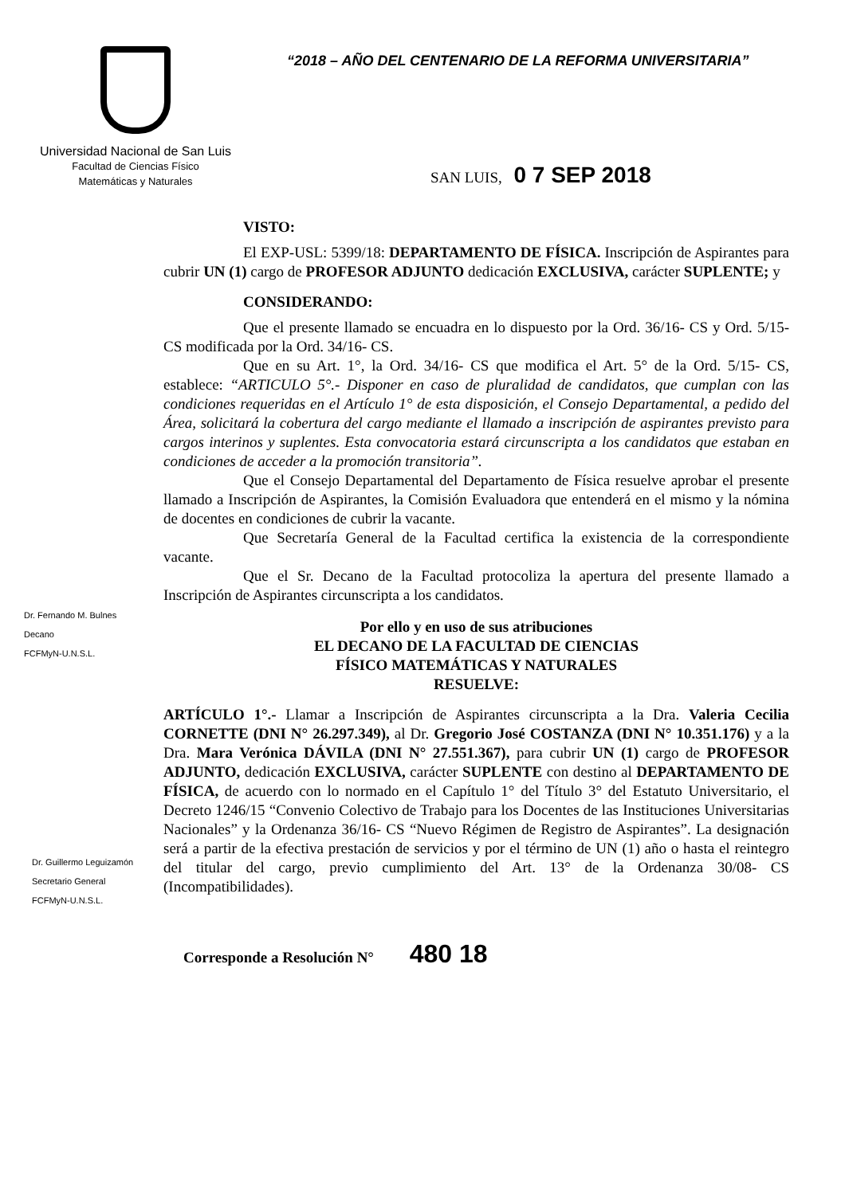Universidad Nacional de San Luis
Facultad de Ciencias Físico
Matemáticas y Naturales
“2018 – AÑO DEL CENTENARIO DE LA REFORMA UNIVERSITARIA”
SAN LUIS, 0 7 SEP 2018
VISTO:
El EXP-USL: 5399/18: DEPARTAMENTO DE FÍSICA. Inscripción de Aspirantes para cubrir UN (1) cargo de PROFESOR ADJUNTO dedicación EXCLUSIVA, carácter SUPLENTE; y
CONSIDERANDO:
Que el presente llamado se encuadra en lo dispuesto por la Ord. 36/16- CS y Ord. 5/15- CS modificada por la Ord. 34/16- CS.
Que en su Art. 1°, la Ord. 34/16- CS que modifica el Art. 5° de la Ord. 5/15- CS, establece: “ARTICULO 5°.- Disponer en caso de pluralidad de candidatos, que cumplan con las condiciones requeridas en el Artículo 1° de esta disposición, el Consejo Departamental, a pedido del Área, solicitará la cobertura del cargo mediante el llamado a inscripción de aspirantes previsto para cargos interinos y suplentes. Esta convocatoria estará circunscripta a los candidatos que estaban en condiciones de acceder a la promoción transitoria”.
Que el Consejo Departamental del Departamento de Física resuelve aprobar el presente llamado a Inscripción de Aspirantes, la Comisión Evaluadora que entenderá en el mismo y la nómina de docentes en condiciones de cubrir la vacante.
Que Secretaría General de la Facultad certifica la existencia de la correspondiente vacante.
Que el Sr. Decano de la Facultad protocoliza la apertura del presente llamado a Inscripción de Aspirantes circunscripta a los candidatos.
Por ello y en uso de sus atribuciones
EL DECANO DE LA FACULTAD DE CIENCIAS
FÍSICO MATEMÁTICAS Y NATURALES
RESUELVE:
ARTÍCULO 1°.- Llamar a Inscripción de Aspirantes circunscripta a la Dra. Valeria Cecilia CORNETTE (DNI N° 26.297.349), al Dr. Gregorio José COSTANZA (DNI N° 10.351.176) y a la Dra. Mara Verónica DÁVILA (DNI N° 27.551.367), para cubrir UN (1) cargo de PROFESOR ADJUNTO, dedicación EXCLUSIVA, carácter SUPLENTE con destino al DEPARTAMENTO DE FÍSICA, de acuerdo con lo normado en el Capítulo 1° del Título 3° del Estatuto Universitario, el Decreto 1246/15 “Convenio Colectivo de Trabajo para los Docentes de las Instituciones Universitarias Nacionales” y la Ordenanza 36/16- CS “Nuevo Régimen de Registro de Aspirantes”. La designación será a partir de la efectiva prestación de servicios y por el término de UN (1) año o hasta el reintegro del titular del cargo, previo cumplimiento del Art. 13° de la Ordenanza 30/08- CS (Incompatibilidades).
Dr. Fernando M. Bulnes
Decano
FCFMyN-U.N.S.L.
Dr. Guillermo Leguizamón
Secretario General
FCFMyN-U.N.S.L.
Corresponde a Resolución N° 480 18